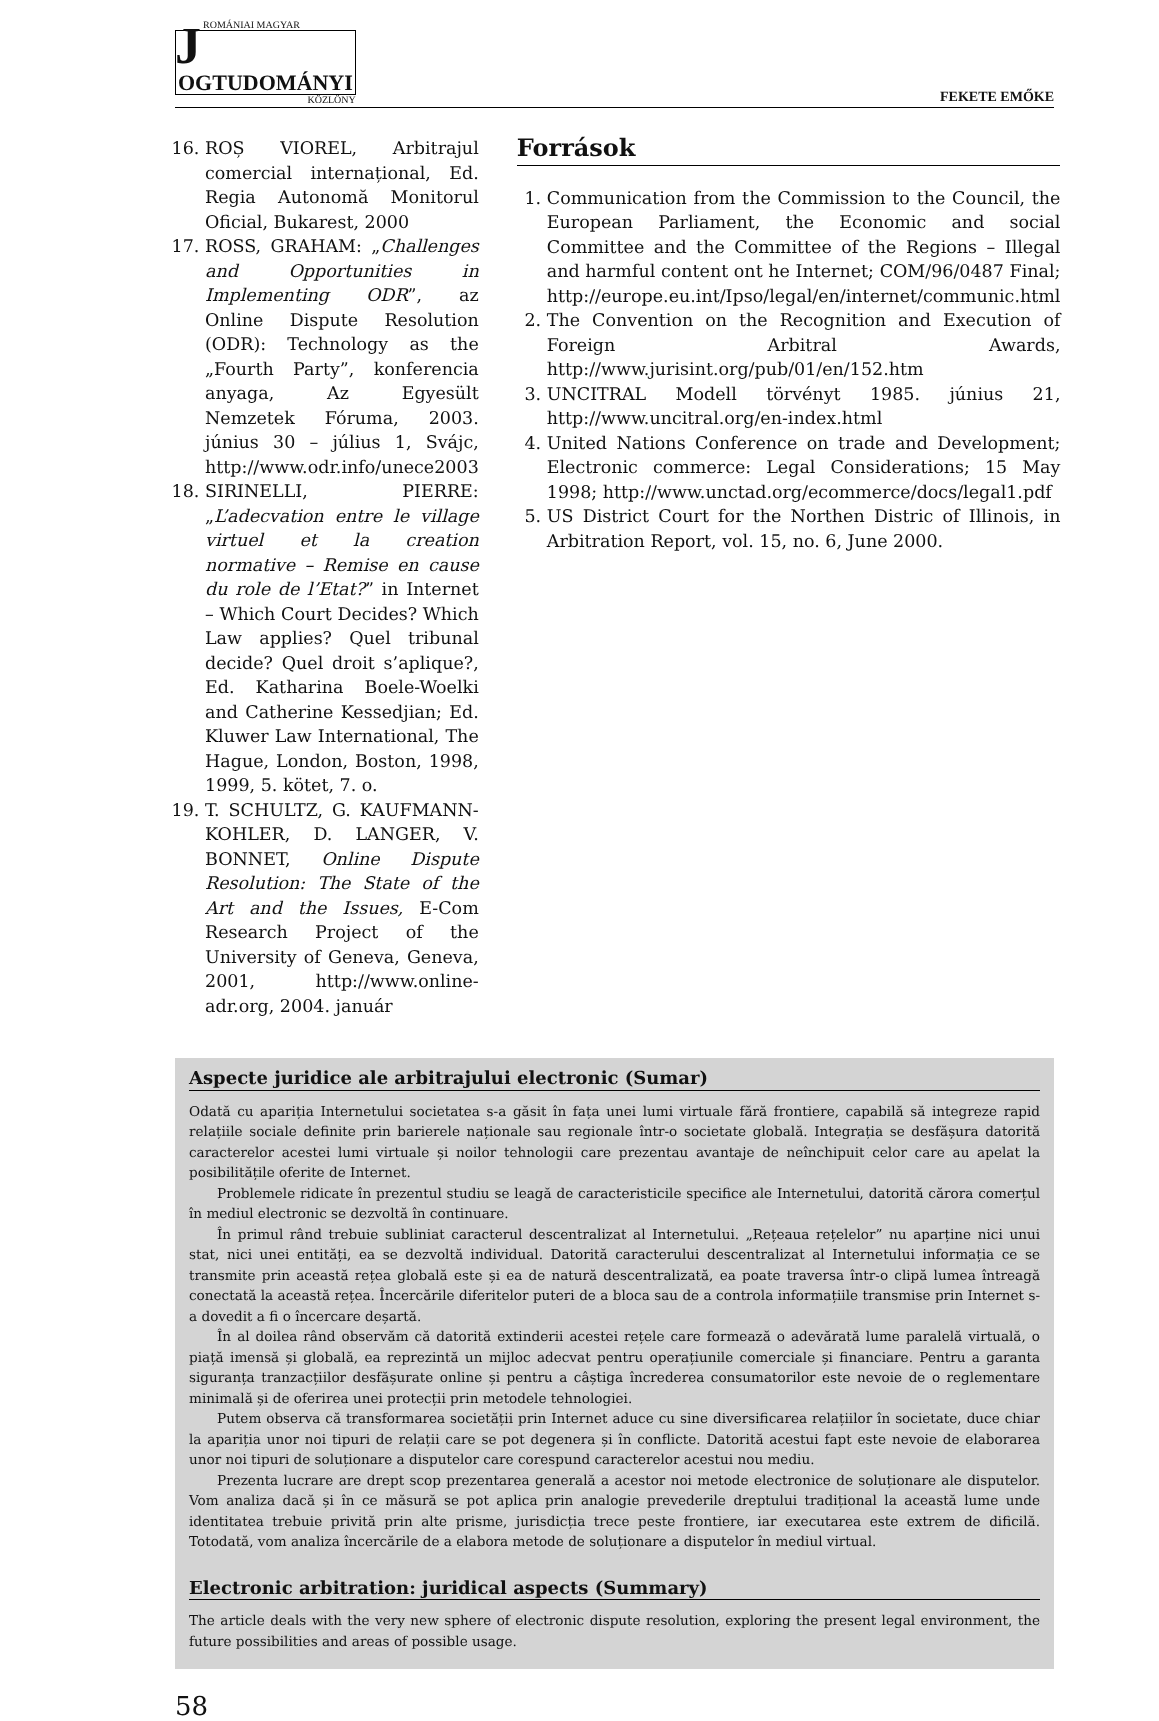J
ROMÁNIAI MAGYAR
OGTUDOMÁNYI
KÖZLÖNY
FEKETE EMŐKE
16. ROȘ VIOREL, Arbitrajul comercial internațional, Ed. Regia Autonomă Monitorul Oficial, Bukarest, 2000
17. ROSS, GRAHAM: „Challenges and Opportunities in Implementing ODR”, az Online Dispute Resolution (ODR): Technology as the „Fourth Party”, konferencia anyaga, Az Egyesült Nemzetek Fóruma, 2003. június 30 – július 1, Svájc, http://www.odr.info/unece2003
18. SIRINELLI, PIERRE: „L’adecvation entre le village virtuel et la creation normative – Remise en cause du role de l’Etat?” in Internet – Which Court Decides? Which Law applies? Quel tribunal decide? Quel droit s’aplique?, Ed. Katharina Boele-Woelki and Catherine Kessedjian; Ed. Kluwer Law International, The Hague, London, Boston, 1998, 1999, 5. kötet, 7. o.
19. T. SCHULTZ, G. KAUFMANN-KOHLER, D. LANGER, V. BONNET, Online Dispute Resolution: The State of the Art and the Issues, E-Com Research Project of the University of Geneva, Geneva, 2001, http://www.online-adr.org, 2004. január
Források
1. Communication from the Commission to the Council, the European Parliament, the Economic and social Committee and the Committee of the Regions – Illegal and harmful content ont he Internet; COM/96/0487 Final; http://europe.eu.int/Ipso/legal/en/internet/communic.html
2. The Convention on the Recognition and Execution of Foreign Arbitral Awards, http://www.jurisint.org/pub/01/en/152.htm
3. UNCITRAL Modell törvényt 1985. június 21, http://www.uncitral.org/en-index.html
4. United Nations Conference on trade and Development; Electronic commerce: Legal Considerations; 15 May 1998; http://www.unctad.org/ecommerce/docs/legal1.pdf
5. US District Court for the Northen Distric of Illinois, in Arbitration Report, vol. 15, no. 6, June 2000.
Aspecte juridice ale arbitrajului electronic (Sumar)
Odată cu apariția Internetului societatea s-a găsit în fața unei lumi virtuale fără frontiere, capabilă să integreze rapid relațiile sociale definite prin barierele naționale sau regionale într-o societate globală. Integrația se desfășura datorită caracterelor acestei lumi virtuale și noilor tehnologii care prezentau avantaje de neînchipuit celor care au apelat la posibilitățile oferite de Internet.
Problemele ridicate în prezentul studiu se leagă de caracteristicile specifice ale Internetului, datorită cărora comerțul în mediul electronic se dezvoltă în continuare.
În primul rând trebuie subliniat caracterul descentralizat al Internetului. „Rețeaua rețelelor” nu aparține nici unui stat, nici unei entități, ea se dezvoltă individual. Datorită caracterului descentralizat al Internetului informația ce se transmite prin această rețea globală este și ea de natură descentralizată, ea poate traversa într-o clipă lumea întreagă conectată la această rețea. Încercările diferitelor puteri de a bloca sau de a controla informațiile transmise prin Internet s-a dovedit a fi o încercare deșartă.
În al doilea rând observăm că datorită extinderii acestei rețele care formează o adevărată lume paralelă virtuală, o piață imensă și globală, ea reprezintă un mijloc adecvat pentru operațiunile comerciale și financiare. Pentru a garanta siguranța tranzacțiilor desfășurate online și pentru a câștiga încrederea consumatorilor este nevoie de o reglementare minimală și de oferirea unei protecții prin metodele tehnologiei.
Putem observa că transformarea societății prin Internet aduce cu sine diversificarea relațiilor în societate, duce chiar la apariția unor noi tipuri de relații care se pot degenera și în conflicte. Datorită acestui fapt este nevoie de elaborarea unor noi tipuri de soluționare a disputelor care corespund caracterelor acestui nou mediu.
Prezenta lucrare are drept scop prezentarea generală a acestor noi metode electronice de soluționare ale disputelor. Vom analiza dacă și în ce măsură se pot aplica prin analogie prevederile dreptului tradițional la această lume unde identitatea trebuie privită prin alte prisme, jurisdicția trece peste frontiere, iar executarea este extrem de dificilă. Totodată, vom analiza încercările de a elabora metode de soluționare a disputelor în mediul virtual.
Electronic arbitration: juridical aspects (Summary)
The article deals with the very new sphere of electronic dispute resolution, exploring the present legal environment, the future possibilities and areas of possible usage.
58